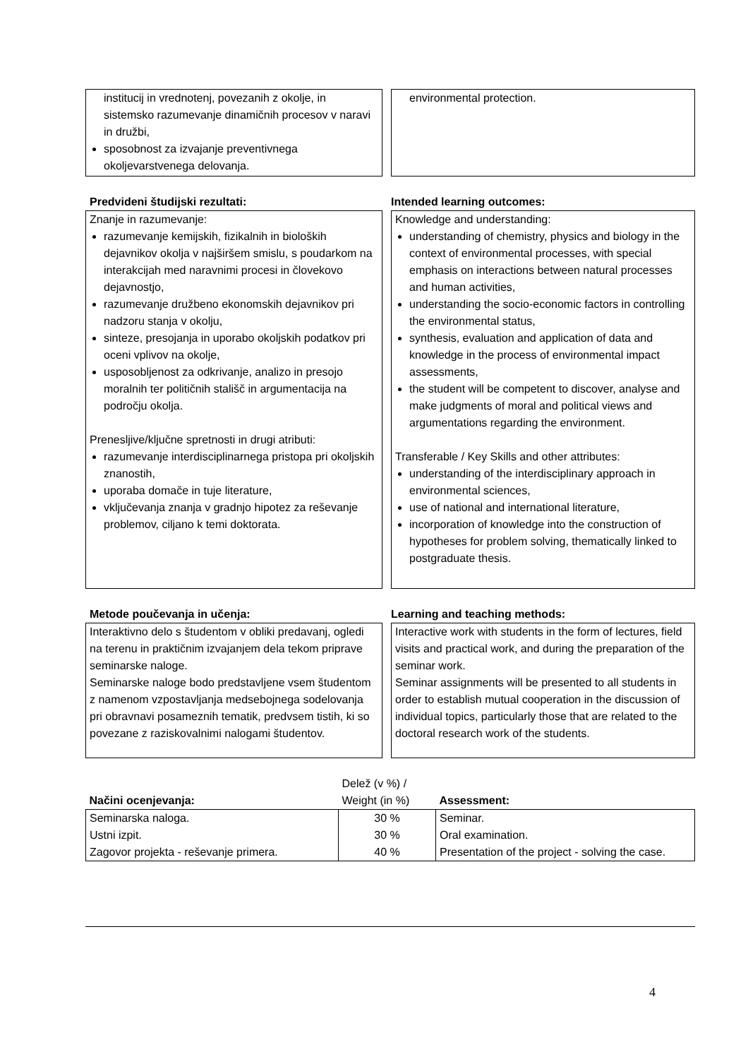institucij in vrednotenj, povezanih z okolje, in sistemsko razumevanje dinamičnih procesov v naravi in družbi,
sposobnost za izvajanje preventivnega okoljevarstvenega delovanja.
environmental protection.
Predvideni študijski rezultati: Intended learning outcomes:
Znanje in razumevanje:
razumevanje kemijskih, fizikalnih in bioloških dejavnikov okolja v najširšem smislu, s poudarkom na interakcijah med naravnimi procesi in človekovo dejavnostjo,
razumevanje družbeno ekonomskih dejavnikov pri nadzoru stanja v okolju,
sinteze, presojanja in uporabo okoljskih podatkov pri oceni vplivov na okolje,
usposobljenost za odkrivanje, analizo in presojo moralnih ter političnih stališč in argumentacija na področju okolja.
Prenesljive/ključne spretnosti in drugi atributi:
razumevanje interdisciplinarnega pristopa pri okoljskih znanostih,
uporaba domače in tuje literature,
vključevanja znanja v gradnjo hipotez za reševanje problemov, ciljano k temi doktorata.
Knowledge and understanding:
understanding of chemistry, physics and biology in the context of environmental processes, with special emphasis on interactions between natural processes and human activities,
understanding the socio-economic factors in controlling the environmental status,
synthesis, evaluation and application of data and knowledge in the process of environmental impact assessments,
the student will be competent to discover, analyse and make judgments of moral and political views and argumentations regarding the environment.
Transferable / Key Skills and other attributes:
understanding of the interdisciplinary approach in environmental sciences,
use of national and international literature,
incorporation of knowledge into the construction of hypotheses for problem solving, thematically linked to postgraduate thesis.
Metode poučevanja in učenja: Learning and teaching methods:
Interaktivno delo s študentom v obliki predavanj, ogledi na terenu in praktičnim izvajanjem dela tekom priprave seminarske naloge.
Seminarske naloge bodo predstavljene vsem študentom z namenom vzpostavljanja medsebojnega sodelovanja pri obravnavi posameznih tematik, predvsem tistih, ki so povezane z raziskovalnimi nalogami študentov.
Interactive work with students in the form of lectures, field visits and practical work, and during the preparation of the seminar work.
Seminar assignments will be presented to all students in order to establish mutual cooperation in the discussion of individual topics, particularly those that are related to the doctoral research work of the students.
| Načini ocenjevanja: | Delež (v %) / Weight (in %) | Assessment: |
| Seminarska naloga. | 30 % | Seminar. |
| Ustni izpit. | 30 % | Oral examination. |
| Zagovor projekta - reševanje primera. | 40 % | Presentation of the project - solving the case. |
4